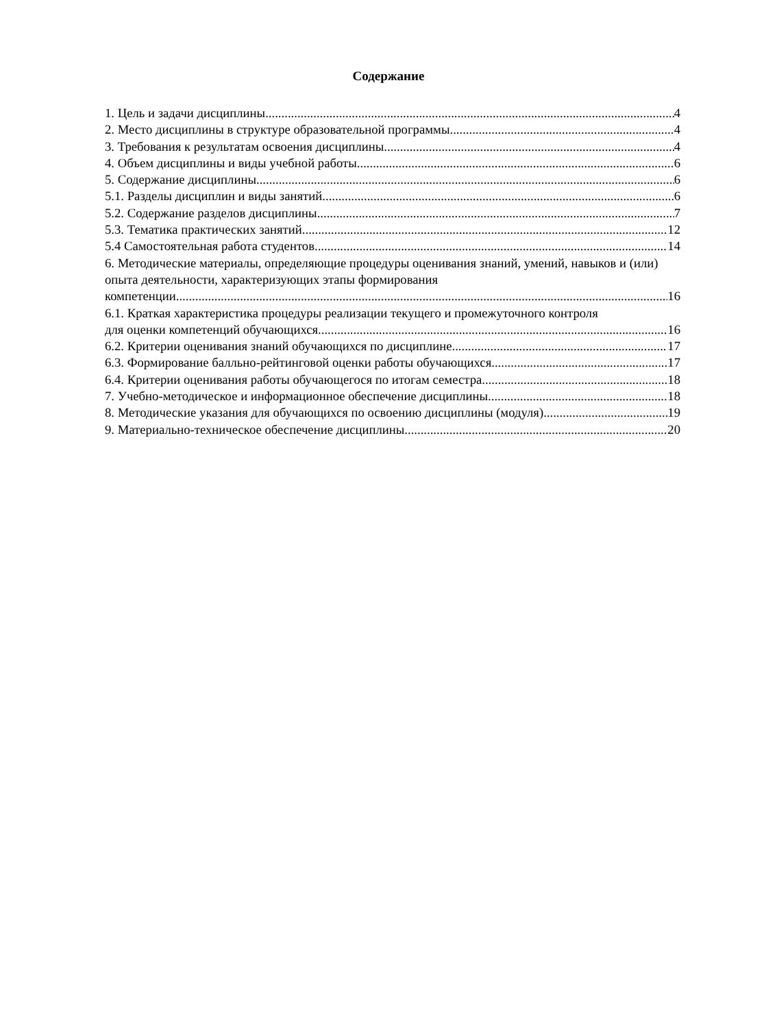Содержание
1. Цель и задачи дисциплины 4
2. Место дисциплины в структуре образовательной программы 4
3. Требования к результатам освоения дисциплины 4
4. Объем дисциплины и виды учебной работы 6
5. Содержание дисциплины 6
5.1. Разделы дисциплин и виды занятий 6
5.2. Содержание разделов дисциплины 7
5.3. Тематика практических занятий 12
5.4 Самостоятельная работа студентов 14
6. Методические материалы, определяющие процедуры оценивания знаний, умений, навыков и (или) опыта деятельности, характеризующих этапы формирования
компетенции 16
6.1. Краткая характеристика процедуры реализации текущего и промежуточного контроля
для оценки компетенций обучающихся 16
6.2. Критерии оценивания знаний обучающихся по дисциплине 17
6.3. Формирование балльно-рейтинговой оценки работы обучающихся 17
6.4. Критерии оценивания работы обучающегося по итогам семестра 18
7. Учебно-методическое и информационное обеспечение дисциплины 18
8. Методические указания для обучающихся по освоению дисциплины (модуля) 19
9. Материально-техническое обеспечение дисциплины 20